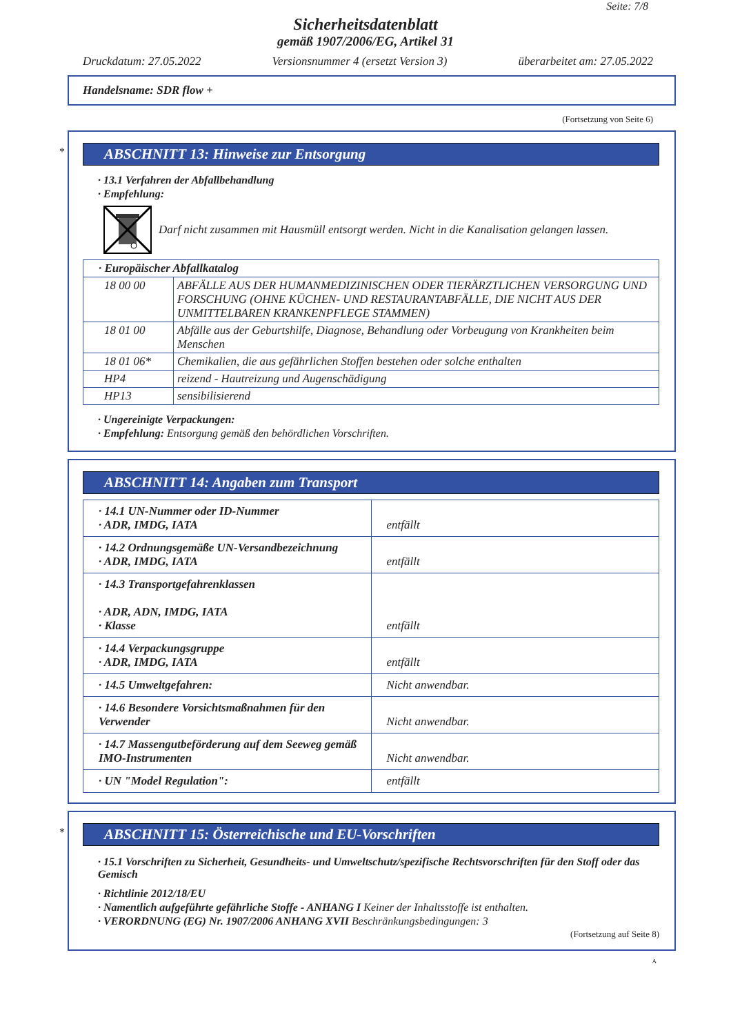Seite: 7/8
Sicherheitsdatenblatt
gemäß 1907/2006/EG, Artikel 31
Druckdatum: 27.05.2022 Versionsnummer 4 (ersetzt Version 3) überarbeitet am: 27.05.2022
Handelsname: SDR flow +
(Fortsetzung von Seite 6)
*
ABSCHNITT 13: Hinweise zur Entsorgung
· 13.1 Verfahren der Abfallbehandlung
· Empfehlung:
Darf nicht zusammen mit Hausmüll entsorgt werden. Nicht in die Kanalisation gelangen lassen.
| · Europäischer Abfallkatalog | |
| 18 00 00 | ABFÄLLE AUS DER HUMANMEDIZINISCHEN ODER TIERÄRZTLICHEN VERSORGUNG UND FORSCHUNG (OHNE KÜCHEN- UND RESTAURANTABFÄLLE, DIE NICHT AUS DER UNMITTELBAREN KRANKENPFLEGE STAMMEN) |
| 18 01 00 | Abfälle aus der Geburtshilfe, Diagnose, Behandlung oder Vorbeugung von Krankheiten beim Menschen |
| 18 01 06* | Chemikalien, die aus gefährlichen Stoffen bestehen oder solche enthalten |
| HP4 | reizend - Hautreizung und Augenschädigung |
| HP13 | sensibilisierend |
· Ungereinigte Verpackungen:
· Empfehlung: Entsorgung gemäß den behördlichen Vorschriften.
ABSCHNITT 14: Angaben zum Transport
| · 14.1 UN-Nummer oder ID-Nummer · ADR, IMDG, IATA | entfällt |
| · 14.2 Ordnungsgemäße UN-Versandbezeichnung · ADR, IMDG, IATA | entfällt |
| · 14.3 Transportgefahrenklassen · ADR, ADN, IMDG, IATA · Klasse | entfällt |
| · 14.4 Verpackungsgruppe · ADR, IMDG, IATA | entfällt |
| · 14.5 Umweltgefahren: | Nicht anwendbar. |
| · 14.6 Besondere Vorsichtsmaßnahmen für den Verwender | Nicht anwendbar. |
| · 14.7 Massengutbeförderung auf dem Seeweg gemäß IMO-Instrumenten | Nicht anwendbar. |
| · UN "Model Regulation": | entfällt |
*
ABSCHNITT 15: Österreichische und EU-Vorschriften
· 15.1 Vorschriften zu Sicherheit, Gesundheits- und Umweltschutz/spezifische Rechtsvorschriften für den Stoff oder das Gemisch
· Richtlinie 2012/18/EU
· Namentlich aufgeführte gefährliche Stoffe - ANHANG I Keiner der Inhaltsstoffe ist enthalten.
· VERORDNUNG (EG) Nr. 1907/2006 ANHANG XVII Beschränkungsbedingungen: 3
(Fortsetzung auf Seite 8)
A